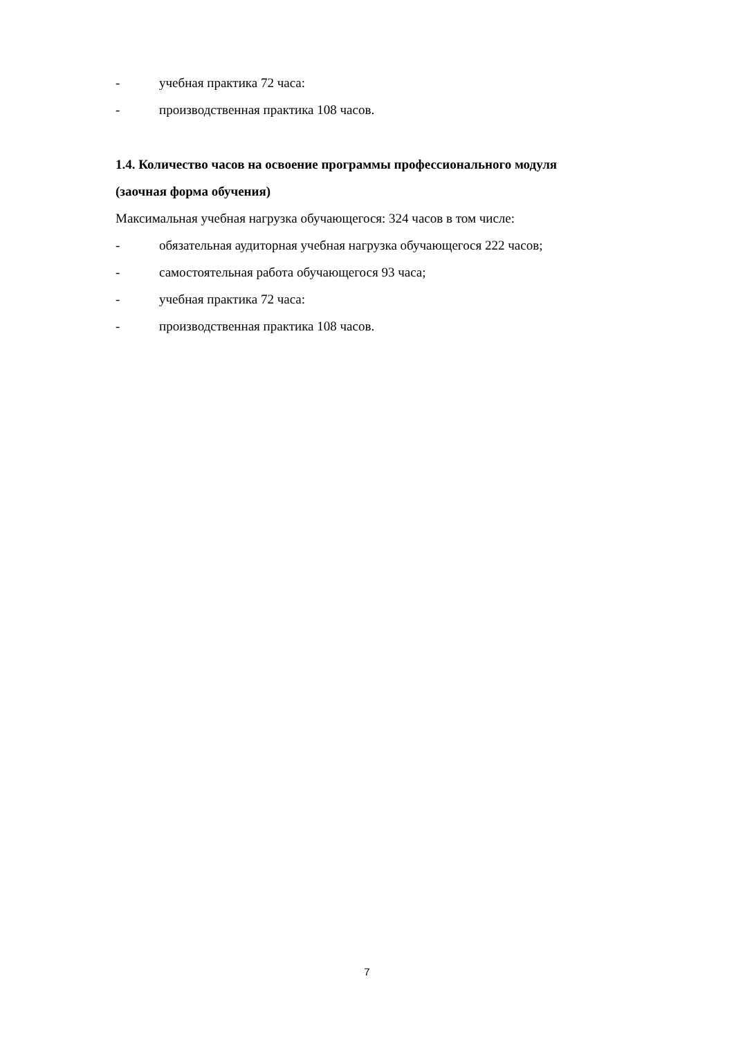- учебная практика 72 часа:
- производственная практика 108 часов.
1.4. Количество часов на освоение программы профессионального модуля
(заочная форма обучения)
Максимальная учебная нагрузка обучающегося: 324 часов в том числе:
- обязательная аудиторная учебная нагрузка обучающегося 222 часов;
- самостоятельная работа обучающегося 93 часа;
- учебная практика 72 часа:
- производственная практика 108 часов.
7